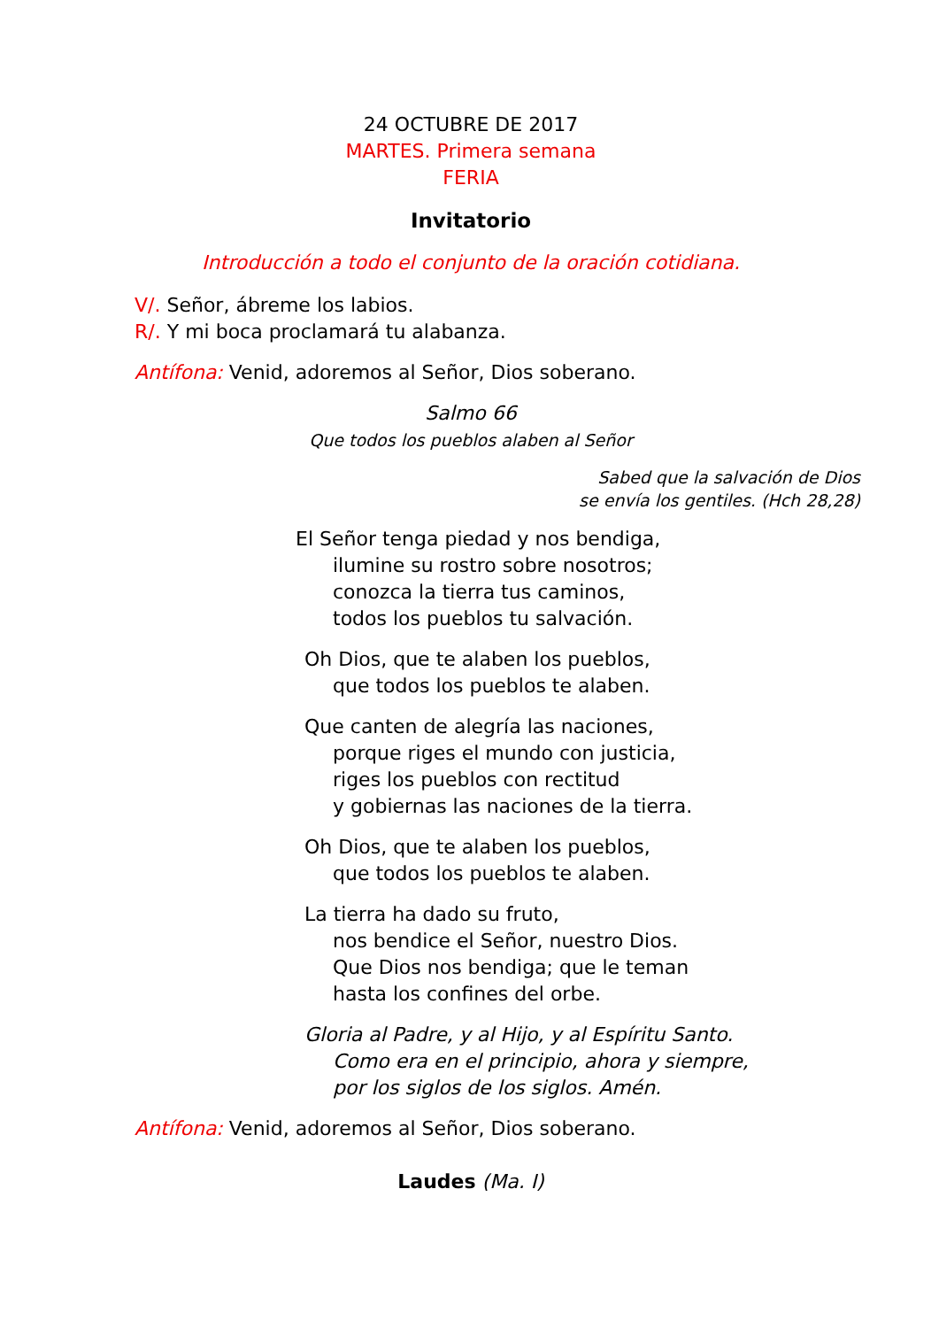24 OCTUBRE DE 2017
MARTES. Primera semana
FERIA
Invitatorio
Introducción a todo el conjunto de la oración cotidiana.
V/. Señor, ábreme los labios.
R/. Y mi boca proclamará tu alabanza.
Antífona: Venid, adoremos al Señor, Dios soberano.
Salmo 66
Que todos los pueblos alaben al Señor
Sabed que la salvación de Dios
se envía los gentiles. (Hch 28,28)
El Señor tenga piedad y nos bendiga,
ilumine su rostro sobre nosotros;
conozca la tierra tus caminos,
todos los pueblos tu salvación.
Oh Dios, que te alaben los pueblos,
que todos los pueblos te alaben.
Que canten de alegría las naciones,
porque riges el mundo con justicia,
riges los pueblos con rectitud
y gobiernas las naciones de la tierra.
Oh Dios, que te alaben los pueblos,
que todos los pueblos te alaben.
La tierra ha dado su fruto,
nos bendice el Señor, nuestro Dios.
Que Dios nos bendiga; que le teman
hasta los confines del orbe.
Gloria al Padre, y al Hijo, y al Espíritu Santo.
Como era en el principio, ahora y siempre,
por los siglos de los siglos. Amén.
Antífona: Venid, adoremos al Señor, Dios soberano.
Laudes (Ma. I)